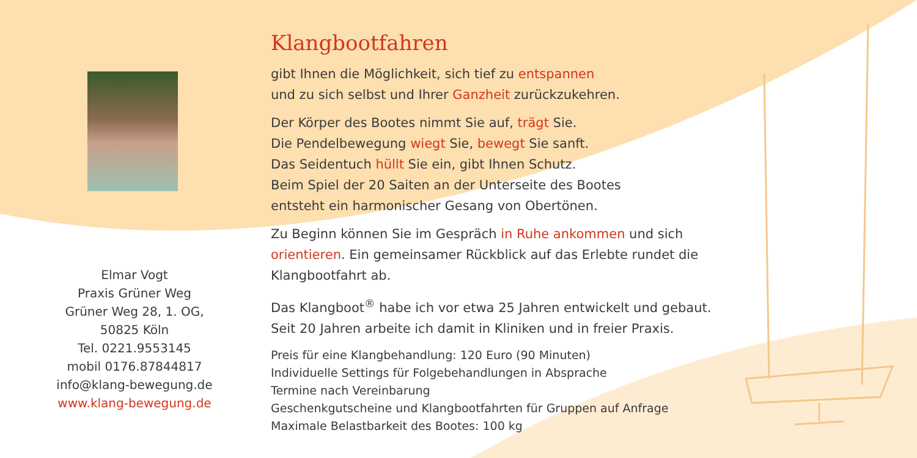Elmar Vogt
Praxis Grüner Weg
Grüner Weg 28, 1. OG,
50825 Köln
Tel. 0221.9553145
mobil 0176.87844817
info@klang-bewegung.de
www.klang-bewegung.de
Klangbootfahren
gibt Ihnen die Möglichkeit, sich tief zu entspannen
und zu sich selbst und Ihrer Ganzheit zurückzukehren.
Der Körper des Bootes nimmt Sie auf, trägt Sie.
Die Pendelbewegung wiegt Sie, bewegt Sie sanft.
Das Seidentuch hüllt Sie ein, gibt Ihnen Schutz.
Beim Spiel der 20 Saiten an der Unterseite des Bootes
entsteht ein harmonischer Gesang von Obertönen.
Zu Beginn können Sie im Gespräch in Ruhe ankommen und sich
orientieren. Ein gemeinsamer Rückblick auf das Erlebte rundet die
Klangbootfahrt ab.
Das Klangboot<sup>®</sup> habe ich vor etwa 25 Jahren entwickelt und gebaut.
Seit 20 Jahren arbeite ich damit in Kliniken und in freier Praxis.
Preis für eine Klangbehandlung: 120 Euro (90 Minuten)
Individuelle Settings für Folgebehandlungen in Absprache
Termine nach Vereinbarung
Geschenkgutscheine und Klangbootfahrten für Gruppen auf Anfrage
Maximale Belastbarkeit des Bootes: 100 kg